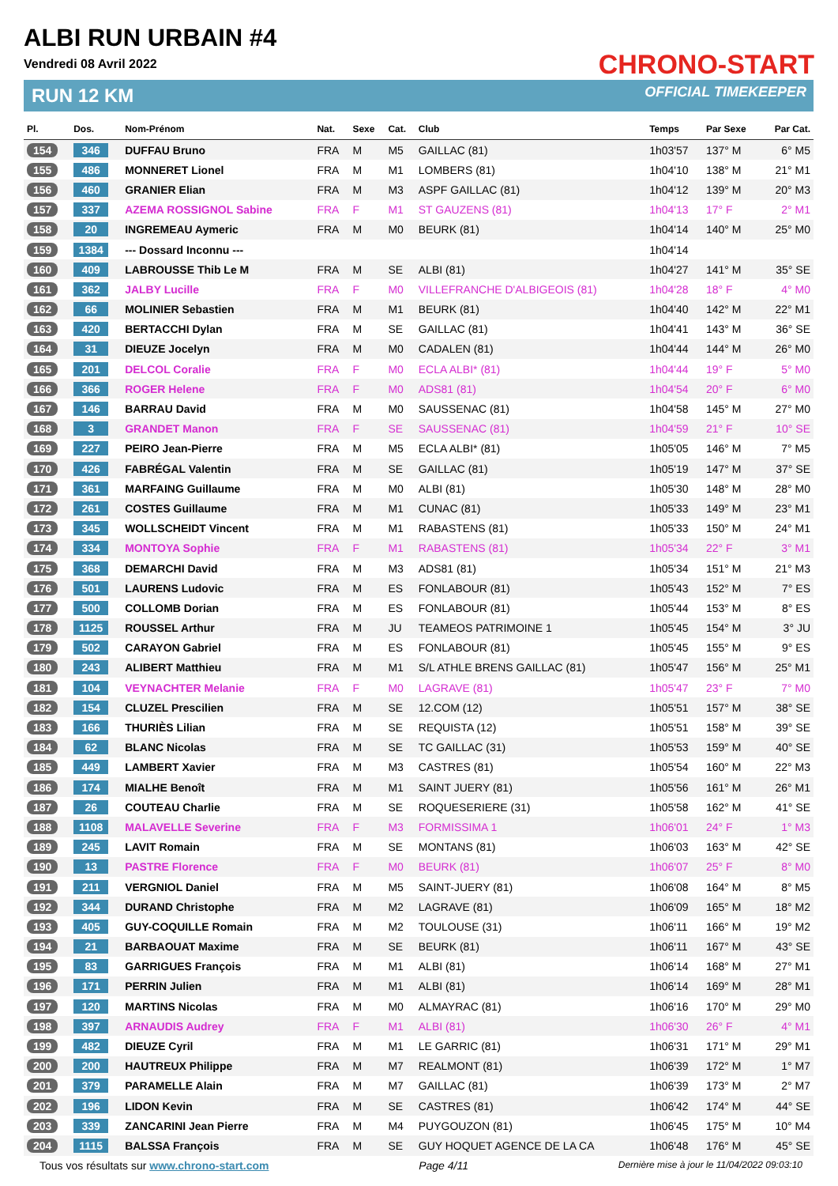ALBI RUN URBAIN #4
Vendredi 08 Avril 2022
RUN 12 KM
CHRONO-START
OFFICIAL TIMEKEEPER
| Pl. | Dos. | Nom-Prénom | Nat. | Sexe | Cat. | Club | Temps | Par Sexe | Par Cat. |
| --- | --- | --- | --- | --- | --- | --- | --- | --- | --- |
| 154 | 346 | DUFFAU Bruno | FRA | M | M5 | GAILLAC (81) | 1h03'57 | 137° M | 6° M5 |
| 155 | 486 | MONNERET Lionel | FRA | M | M1 | LOMBERS (81) | 1h04'10 | 138° M | 21° M1 |
| 156 | 460 | GRANIER Elian | FRA | M | M3 | ASPF GAILLAC (81) | 1h04'12 | 139° M | 20° M3 |
| 157 | 337 | AZEMA ROSSIGNOL Sabine | FRA | F | M1 | ST GAUZENS (81) | 1h04'13 | 17° F | 2° M1 |
| 158 | 20 | INGREMEAU Aymeric | FRA | M | M0 | BEURK (81) | 1h04'14 | 140° M | 25° M0 |
| 159 | 1384 | --- Dossard Inconnu --- | | | | | 1h04'14 | | |
| 160 | 409 | LABROUSSE Thib Le M | FRA | M | SE | ALBI (81) | 1h04'27 | 141° M | 35° SE |
| 161 | 362 | JALBY Lucille | FRA | F | M0 | VILLEFRANCHE D'ALBIGEOIS (81) | 1h04'28 | 18° F | 4° M0 |
| 162 | 66 | MOLINIER Sebastien | FRA | M | M1 | BEURK (81) | 1h04'40 | 142° M | 22° M1 |
| 163 | 420 | BERTACCHI Dylan | FRA | M | SE | GAILLAC (81) | 1h04'41 | 143° M | 36° SE |
| 164 | 31 | DIEUZE Jocelyn | FRA | M | M0 | CADALEN (81) | 1h04'44 | 144° M | 26° M0 |
| 165 | 201 | DELCOL Coralie | FRA | F | M0 | ECLA ALBI* (81) | 1h04'44 | 19° F | 5° M0 |
| 166 | 366 | ROGER Helene | FRA | F | M0 | ADS81 (81) | 1h04'54 | 20° F | 6° M0 |
| 167 | 146 | BARRAU David | FRA | M | M0 | SAUSSENAC (81) | 1h04'58 | 145° M | 27° M0 |
| 168 | 3 | GRANDET Manon | FRA | F | SE | SAUSSENAC (81) | 1h04'59 | 21° F | 10° SE |
| 169 | 227 | PEIRO Jean-Pierre | FRA | M | M5 | ECLA ALBI* (81) | 1h05'05 | 146° M | 7° M5 |
| 170 | 426 | FABRÉGAL Valentin | FRA | M | SE | GAILLAC (81) | 1h05'19 | 147° M | 37° SE |
| 171 | 361 | MARFAING Guillaume | FRA | M | M0 | ALBI (81) | 1h05'30 | 148° M | 28° M0 |
| 172 | 261 | COSTES Guillaume | FRA | M | M1 | CUNAC (81) | 1h05'33 | 149° M | 23° M1 |
| 173 | 345 | WOLLSCHEIDT Vincent | FRA | M | M1 | RABASTENS (81) | 1h05'33 | 150° M | 24° M1 |
| 174 | 334 | MONTOYA Sophie | FRA | F | M1 | RABASTENS (81) | 1h05'34 | 22° F | 3° M1 |
| 175 | 368 | DEMARCHI David | FRA | M | M3 | ADS81 (81) | 1h05'34 | 151° M | 21° M3 |
| 176 | 501 | LAURENS Ludovic | FRA | M | ES | FONLABOUR (81) | 1h05'43 | 152° M | 7° ES |
| 177 | 500 | COLLOMB Dorian | FRA | M | ES | FONLABOUR (81) | 1h05'44 | 153° M | 8° ES |
| 178 | 1125 | ROUSSEL Arthur | FRA | M | JU | TEAMEOS PATRIMOINE 1 | 1h05'45 | 154° M | 3° JU |
| 179 | 502 | CARAYON Gabriel | FRA | M | ES | FONLABOUR (81) | 1h05'45 | 155° M | 9° ES |
| 180 | 243 | ALIBERT Matthieu | FRA | M | M1 | S/L ATHLE BRENS GAILLAC (81) | 1h05'47 | 156° M | 25° M1 |
| 181 | 104 | VEYNACHTER Melanie | FRA | F | M0 | LAGRAVE (81) | 1h05'47 | 23° F | 7° M0 |
| 182 | 154 | CLUZEL Prescilien | FRA | M | SE | 12.COM (12) | 1h05'51 | 157° M | 38° SE |
| 183 | 166 | THURIÈS Lilian | FRA | M | SE | REQUISTA (12) | 1h05'51 | 158° M | 39° SE |
| 184 | 62 | BLANC Nicolas | FRA | M | SE | TC GAILLAC (31) | 1h05'53 | 159° M | 40° SE |
| 185 | 449 | LAMBERT Xavier | FRA | M | M3 | CASTRES (81) | 1h05'54 | 160° M | 22° M3 |
| 186 | 174 | MIALHE Benoît | FRA | M | M1 | SAINT JUERY (81) | 1h05'56 | 161° M | 26° M1 |
| 187 | 26 | COUTEAU Charlie | FRA | M | SE | ROQUESERIERE (31) | 1h05'58 | 162° M | 41° SE |
| 188 | 1108 | MALAVELLE Severine | FRA | F | M3 | FORMISSIMA 1 | 1h06'01 | 24° F | 1° M3 |
| 189 | 245 | LAVIT Romain | FRA | M | SE | MONTANS (81) | 1h06'03 | 163° M | 42° SE |
| 190 | 13 | PASTRE Florence | FRA | F | M0 | BEURK (81) | 1h06'07 | 25° F | 8° M0 |
| 191 | 211 | VERGNIOL Daniel | FRA | M | M5 | SAINT-JUERY (81) | 1h06'08 | 164° M | 8° M5 |
| 192 | 344 | DURAND Christophe | FRA | M | M2 | LAGRAVE (81) | 1h06'09 | 165° M | 18° M2 |
| 193 | 405 | GUY-COQUILLE Romain | FRA | M | M2 | TOULOUSE (31) | 1h06'11 | 166° M | 19° M2 |
| 194 | 21 | BARBAOUAT Maxime | FRA | M | SE | BEURK (81) | 1h06'11 | 167° M | 43° SE |
| 195 | 83 | GARRIGUES François | FRA | M | M1 | ALBI (81) | 1h06'14 | 168° M | 27° M1 |
| 196 | 171 | PERRIN Julien | FRA | M | M1 | ALBI (81) | 1h06'14 | 169° M | 28° M1 |
| 197 | 120 | MARTINS Nicolas | FRA | M | M0 | ALMAYRAC (81) | 1h06'16 | 170° M | 29° M0 |
| 198 | 397 | ARNAUDIS Audrey | FRA | F | M1 | ALBI (81) | 1h06'30 | 26° F | 4° M1 |
| 199 | 482 | DIEUZE Cyril | FRA | M | M1 | LE GARRIC (81) | 1h06'31 | 171° M | 29° M1 |
| 200 | 200 | HAUTREUX Philippe | FRA | M | M7 | REALMONT (81) | 1h06'39 | 172° M | 1° M7 |
| 201 | 379 | PARAMELLE Alain | FRA | M | M7 | GAILLAC (81) | 1h06'39 | 173° M | 2° M7 |
| 202 | 196 | LIDON Kevin | FRA | M | SE | CASTRES (81) | 1h06'42 | 174° M | 44° SE |
| 203 | 339 | ZANCARINI Jean Pierre | FRA | M | M4 | PUYGOUZON (81) | 1h06'45 | 175° M | 10° M4 |
| 204 | 1115 | BALSSA François | FRA | M | SE | GUY HOQUET AGENCE DE LA CA | 1h06'48 | 176° M | 45° SE |
Tous vos résultats sur www.chrono-start.com Page 4/11 Dernière mise à jour le 11/04/2022 09:03:10